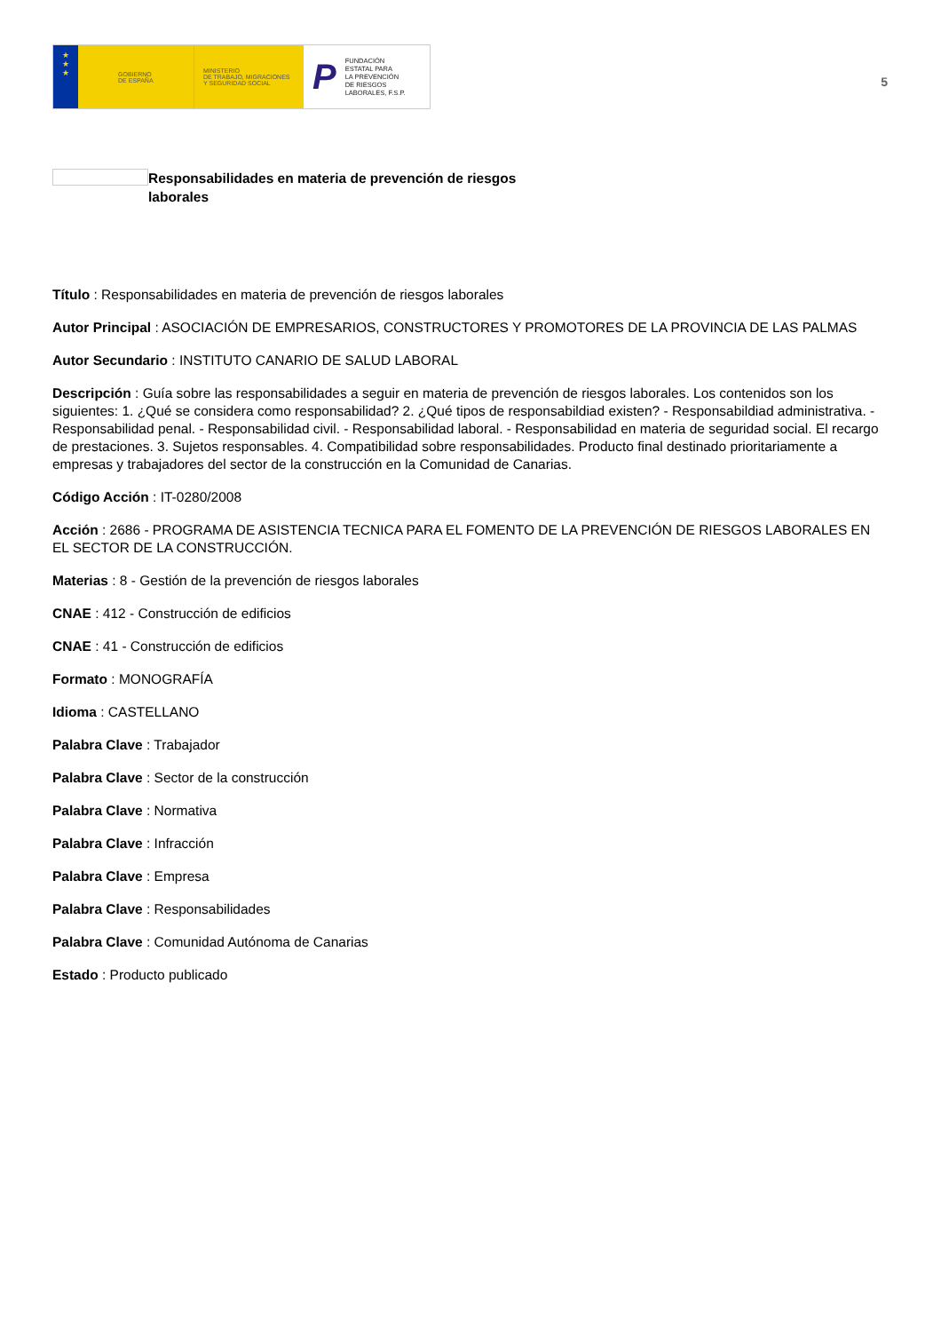★
★
★
GOBIERNO
DE ESPAÑA
MINISTERIO
DE TRABAJO, MIGRACIONES
Y SEGURIDAD SOCIAL
P
FUNDACIÓN
ESTATAL PARA
LA PREVENCIÓN
DE RIESGOS
LABORALES, F.S.P.
5
Responsabilidades en materia de prevención de riesgos laborales
Título : Responsabilidades en materia de prevención de riesgos laborales
Autor Principal : ASOCIACIÓN DE EMPRESARIOS, CONSTRUCTORES Y PROMOTORES DE LA PROVINCIA DE LAS PALMAS
Autor Secundario : INSTITUTO CANARIO DE SALUD LABORAL
Descripción : Guía sobre las responsabilidades a seguir en materia de prevención de riesgos laborales. Los contenidos son los siguientes: 1. ¿Qué se considera como responsabilidad? 2. ¿Qué tipos de responsabildiad existen? - Responsabildiad administrativa. - Responsabilidad penal. - Responsabilidad civil. - Responsabilidad laboral. - Responsabilidad en materia de seguridad social. El recargo de prestaciones. 3. Sujetos responsables. 4. Compatibilidad sobre responsabilidades. Producto final destinado prioritariamente a empresas y trabajadores del sector de la construcción en la Comunidad de Canarias.
Código Acción : IT-0280/2008
Acción : 2686 - PROGRAMA DE ASISTENCIA TECNICA PARA EL FOMENTO DE LA PREVENCIÓN DE RIESGOS LABORALES EN EL SECTOR DE LA CONSTRUCCIÓN.
Materias : 8 - Gestión de la prevención de riesgos laborales
CNAE : 412 - Construcción de edificios
CNAE : 41 - Construcción de edificios
Formato : MONOGRAFÍA
Idioma : CASTELLANO
Palabra Clave : Trabajador
Palabra Clave : Sector de la construcción
Palabra Clave : Normativa
Palabra Clave : Infracción
Palabra Clave : Empresa
Palabra Clave : Responsabilidades
Palabra Clave : Comunidad Autónoma de Canarias
Estado : Producto publicado